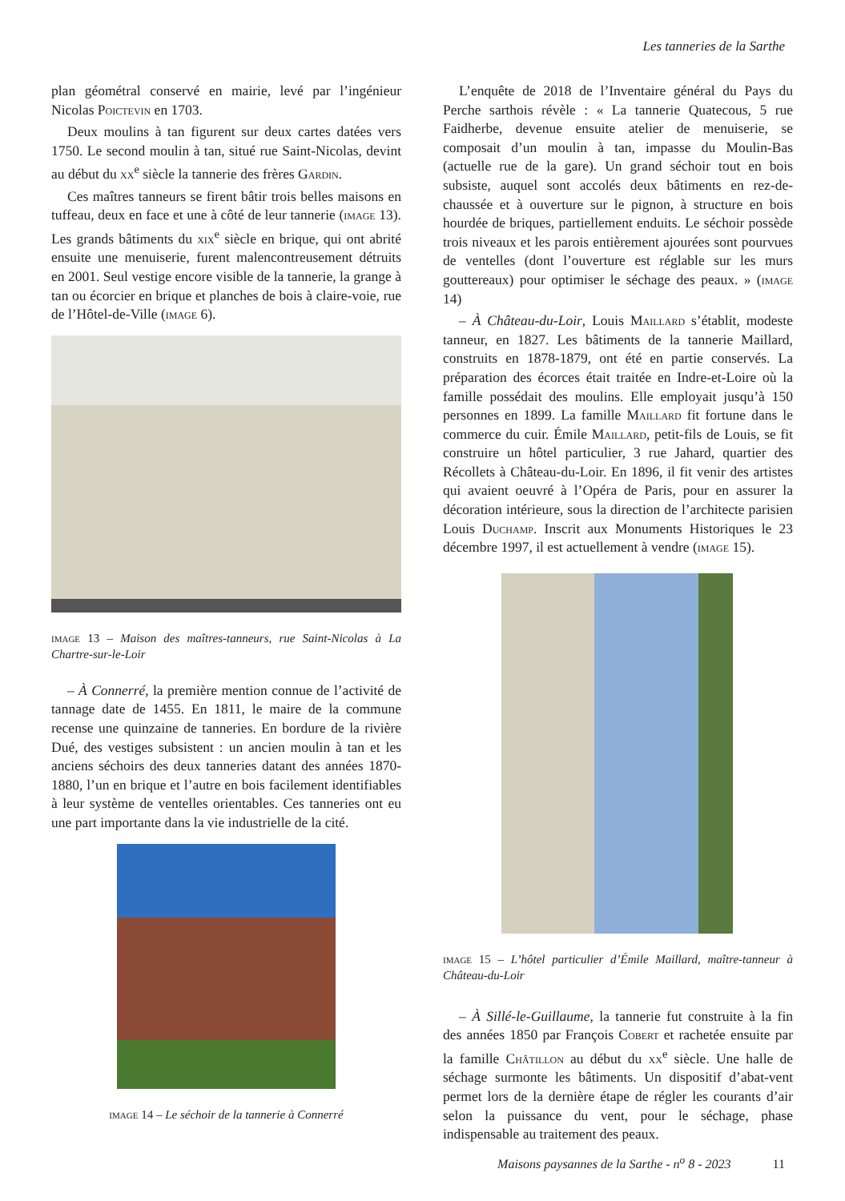Les tanneries de la Sarthe
plan géométral conservé en mairie, levé par l’ingénieur Nicolas Poictevin en 1703.
Deux moulins à tan figurent sur deux cartes datées vers 1750. Le second moulin à tan, situé rue Saint-Nicolas, devint au début du xx<sup>e</sup> siècle la tannerie des frères Gardin.
Ces maîtres tanneurs se firent bâtir trois belles maisons en tuffeau, deux en face et une à côté de leur tannerie (image 13). Les grands bâtiments du xix<sup>e</sup> siècle en brique, qui ont abrité ensuite une menuiserie, furent malencontreusement détruits en 2001. Seul vestige encore visible de la tannerie, la grange à tan ou écorcier en brique et planches de bois à claire-voie, rue de l’Hôtel-de-Ville (image 6).
image 13 – Maison des maîtres-tanneurs, rue Saint-Nicolas à La Chartre-sur-le-Loir
– À Connerré, la première mention connue de l’activité de tannage date de 1455. En 1811, le maire de la commune recense une quinzaine de tanneries. En bordure de la rivière Dué, des vestiges subsistent : un ancien moulin à tan et les anciens séchoirs des deux tanneries datant des années 1870-1880, l’un en brique et l’autre en bois facilement identifiables à leur système de ventelles orientables. Ces tanneries ont eu une part importante dans la vie industrielle de la cité.
image 14 – Le séchoir de la tannerie à Connerré
L’enquête de 2018 de l’Inventaire général du Pays du Perche sarthois révèle : « La tannerie Quatecous, 5 rue Faidherbe, devenue ensuite atelier de menuiserie, se composait d’un moulin à tan, impasse du Moulin-Bas (actuelle rue de la gare). Un grand séchoir tout en bois subsiste, auquel sont accolés deux bâtiments en rez-de-chaussée et à ouverture sur le pignon, à structure en bois hourdée de briques, partiellement enduits. Le séchoir possède trois niveaux et les parois entièrement ajourées sont pourvues de ventelles (dont l’ouverture est réglable sur les murs gouttereaux) pour optimiser le séchage des peaux. » (image 14)
– À Château-du-Loir, Louis Maillard s’établit, modeste tanneur, en 1827. Les bâtiments de la tannerie Maillard, construits en 1878-1879, ont été en partie conservés. La préparation des écorces était traitée en Indre-et-Loire où la famille possédait des moulins. Elle employait jusqu’à 150 personnes en 1899. La famille Maillard fit fortune dans le commerce du cuir. Émile Maillard, petit-fils de Louis, se fit construire un hôtel particulier, 3 rue Jahard, quartier des Récollets à Château-du-Loir. En 1896, il fit venir des artistes qui avaient oeuvré à l’Opéra de Paris, pour en assurer la décoration intérieure, sous la direction de l’architecte parisien Louis Duchamp. Inscrit aux Monuments Historiques le 23 décembre 1997, il est actuellement à vendre (image 15).
image 15 – L’hôtel particulier d’Émile Maillard, maître-tanneur à Château-du-Loir
– À Sillé-le-Guillaume, la tannerie fut construite à la fin des années 1850 par François Cobert et rachetée ensuite par la famille Châtillon au début du xx<sup>e</sup> siècle. Une halle de séchage surmonte les bâtiments. Un dispositif d’abat-vent permet lors de la dernière étape de régler les courants d’air selon la puissance du vent, pour le séchage, phase indispensable au traitement des peaux.
Maisons paysannes de la Sarthe - n<sup>o</sup> 8 - 2023 11